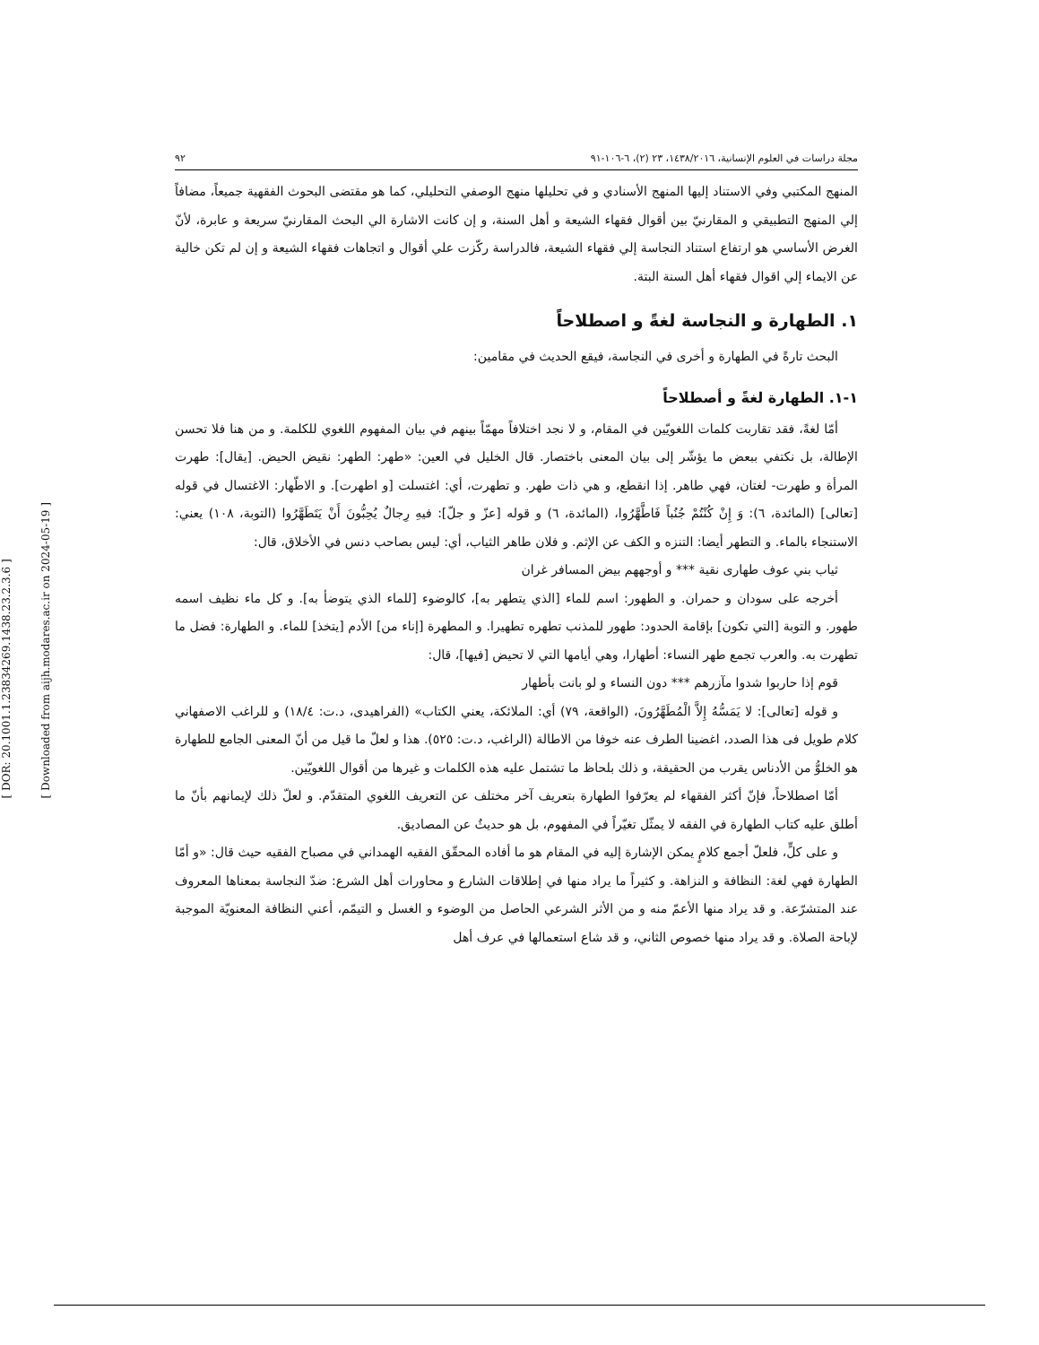[ DOR: 20.1001.1.23834269.1438.23.2.3.6 ]
[ Downloaded from aijh.modares.ac.ir on 2024-05-19 ]
مجلة دراسات في العلوم الإنسانية، ١٤٣٨/٢٠١٦، ٢٣ (٢)، ٦-١٠٦-٩١ ٩٢
المنهج المكتبي وفي الاستناد إليها المنهج الأسنادي و في تحليلها منهج الوصفي التحليلي، كما هو مقتضى البحوث الفقهية جميعاً، مضافاً إلي المنهج التطبيقي و المقارنيّ بين أقوال فقهاء الشيعة و أهل السنة، و إن كانت الاشارة الي البحث المقارنيّ سريعة و عابرة، لأنّ الغرض الأساسي هو ارتفاع استناد النجاسة إلي فقهاء الشيعة، فالدراسة ركّزت علي أقوال و اتجاهات فقهاء الشيعة و إن لم تكن خالية عن الايماء إلي اقوال فقهاء أهل السنة البتة.
١. الطهارة و النجاسة لغةً و اصطلاحاً
البحث تارةً في الطهارة و أخرى في النجاسة، فيقع الحديث في مقامين:
١-١. الطهارة لغةً و أصطلاحاً
أمّا لغةً، فقد تقاربت كلمات اللغويّين في المقام، و لا نجد اختلافاً مهمّاً بينهم في بيان المفهوم اللغوي للكلمة. و من هنا فلا تحسن الإطالة، بل نكتفي ببعض ما يؤشّر إلى بيان المعنى باختصار. قال الخليل في العين: «طهر: الطهر: نقيض الحيض. [يقال]: طهرت المرأة و طهرت- لغتان، فهي طاهر. إذا انقطع، و هي ذات طهر. و تطهرت، أي: اغتسلت [و اطهرت]. و الاطّهار: الاغتسال في قوله [تعالى] (المائدة، ٦): وَ إِنْ كُنْتُمْ جُنُباً فَاطَّهَّرُوا، (المائدة، ٦) و قوله [عزّ و جلّ]: فيهِ رِجالٌ يُحِبُّونَ أَنْ يَتَطَهَّرُوا (التوبة، ١٠٨) يعني: الاستنجاء بالماء. و التطهر أيضا: التنزه و الكف عن الإثم. و فلان طاهر الثياب، أي: ليس بصاحب دنس في الأخلاق، قال:
ثياب بني عوف طهارى نقية *** و أوجههم بيض المسافر غران
أخرجه على سودان و حمران. و الطهور: اسم للماء [الذي يتطهر به]، كالوضوء [للماء الذي يتوضأ به]. و كل ماء نظيف اسمه طهور. و التوبة [التي تكون] بإقامة الحدود: طهور للمذنب تطهره تطهيرا. و المطهرة [إناء من] الأدم [يتخذ] للماء. و الطهارة: فضل ما تطهرت به. والعرب تجمع طهر النساء: أطهارا، وهي أيامها التي لا تحيض [فيها]، قال:
قوم إذا حاربوا شدوا مآزرهم *** دون النساء و لو بانت بأطهار
و قوله [تعالى]: لا يَمَسُّهُ إِلاَّ الْمُطَهَّرُونَ، (الواقعة، ٧٩) أي: الملائكة، يعني الكتاب» (الفراهيدى، د.ت: ١٨/٤) و للراغب الاصفهاني كلام طويل فى هذا الصدد، اغضينا الطرف عنه خوفا من الاطالة (الراغب، د.ت: ٥٢٥). هذا و لعلّ ما قيل من أنّ المعنى الجامع للطهارة هو الخلوُّ من الأدناس يقرب من الحقيقة، و ذلك بلحاظ ما تشتمل عليه هذه الكلمات و غيرها من أقوال اللغويّين.
أمّا اصطلاحاً، فإنّ أكثر الفقهاء لم يعرّفوا الطهارة بتعريف آخر مختلف عن التعريف اللغوي المتقدّم. و لعلّ ذلك لإيمانهم بأنّ ما أطلق عليه كتاب الطهارة في الفقه لا يمثّل تغيّراً في المفهوم، بل هو حديثٌ عن المصاديق.
و على كلٍّ، فلعلّ أجمع كلامٍ يمكن الإشارة إليه في المقام هو ما أفاده المحقّق الفقيه الهمداني في مصباح الفقيه حيث قال: «و أمّا الطهارة فهي لغة: النظافة و النزاهة. و كثيراً ما يراد منها في إطلاقات الشارع و محاورات أهل الشرع: ضدّ النجاسة بمعناها المعروف عند المتشرّعة. و قد يراد منها الأعمّ منه و من الأثر الشرعي الحاصل من الوضوء و الغسل و التيمّم، أعني النظافة المعنويّة الموجبة لإباحة الصلاة. و قد يراد منها خصوص الثاني، و قد شاع استعمالها في عرف أهل